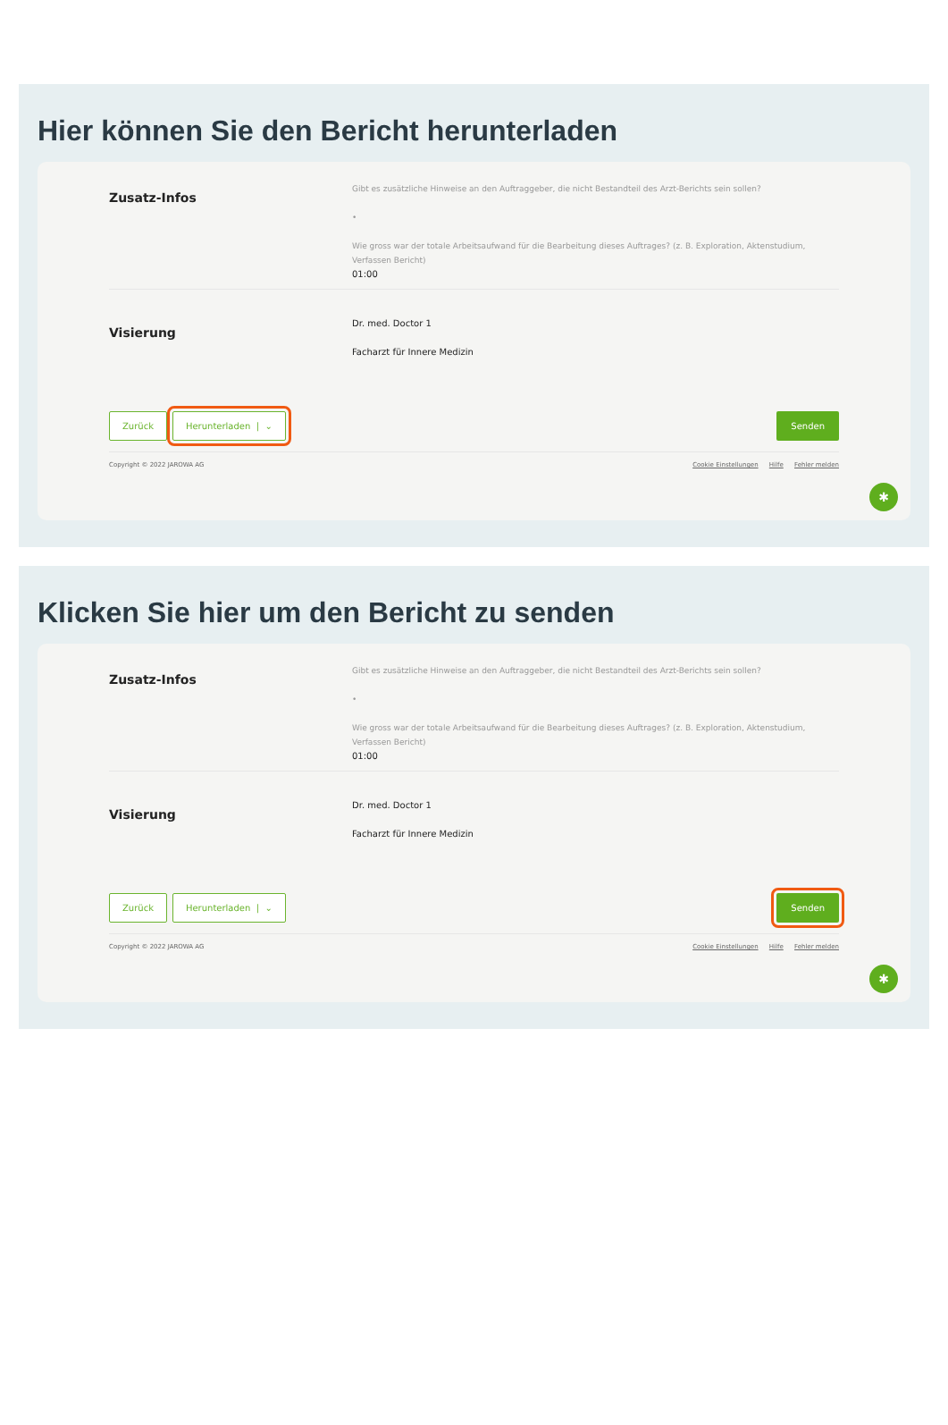Hier können Sie den Bericht herunterladen
Zusatz-Infos
Gibt es zusätzliche Hinweise an den Auftraggeber, die nicht Bestandteil des Arzt-Berichts sein sollen?
•
Wie gross war der totale Arbeitsaufwand für die Bearbeitung dieses Auftrages? (z. B. Exploration, Aktenstudium, Verfassen Bericht)
01:00
Visierung
Dr. med. Doctor 1
Facharzt für Innere Medizin
Zurück Herunterladen | ⌄ Senden
Copyright © 2022 JAROWA AG Cookie Einstellungen Hilfe Fehler melden
✱
Klicken Sie hier um den Bericht zu senden
Zusatz-Infos
Gibt es zusätzliche Hinweise an den Auftraggeber, die nicht Bestandteil des Arzt-Berichts sein sollen?
•
Wie gross war der totale Arbeitsaufwand für die Bearbeitung dieses Auftrages? (z. B. Exploration, Aktenstudium, Verfassen Bericht)
01:00
Visierung
Dr. med. Doctor 1
Facharzt für Innere Medizin
Zurück Herunterladen | ⌄ Senden
Copyright © 2022 JAROWA AG Cookie Einstellungen Hilfe Fehler melden
✱